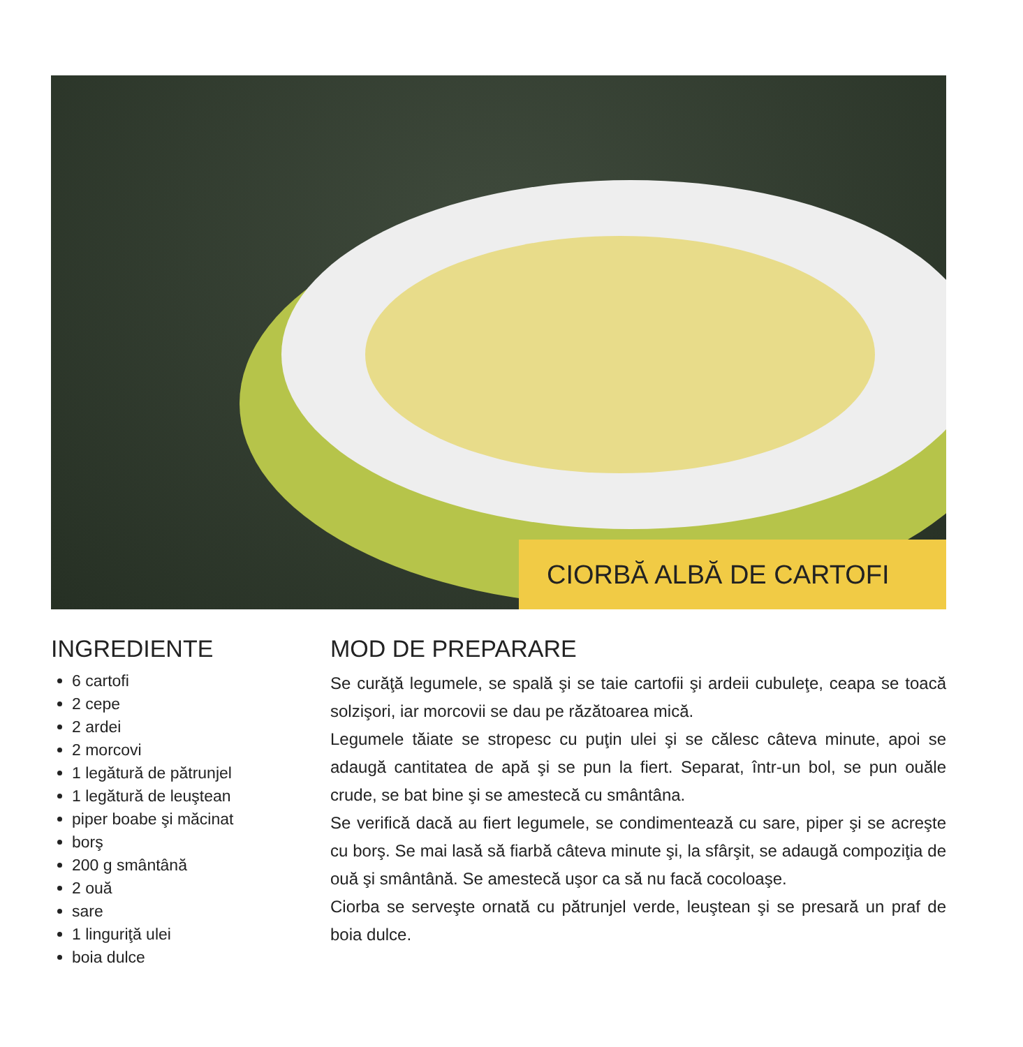CIORBĂ ALBĂ DE CARTOFI
INGREDIENTE
6 cartofi
2 cepe
2 ardei
2 morcovi
1 legătură de pătrunjel
1 legătură de leuştean
piper boabe şi măcinat
borş
200 g smântână
2 ouă
sare
1 linguriţă ulei
boia dulce
MOD DE PREPARARE
Se curăţă legumele, se spală şi se taie cartofii şi ardeii cubuleţe, ceapa se toacă solzişori, iar morcovii se dau pe răzătoarea mică.
Legumele tăiate se stropesc cu puţin ulei şi se călesc câteva minute, apoi se adaugă cantitatea de apă şi se pun la fiert. Separat, într-un bol, se pun ouăle crude, se bat bine şi se amestecă cu smântâna.
Se verifică dacă au fiert legumele, se condimentează cu sare, piper şi se acreşte cu borş. Se mai lasă să fiarbă câteva minute şi, la sfârşit, se adaugă compoziţia de ouă şi smântână. Se amestecă uşor ca să nu facă cocoloaşe.
Ciorba se serveşte ornată cu pătrunjel verde, leuştean şi se presară un praf de boia dulce.